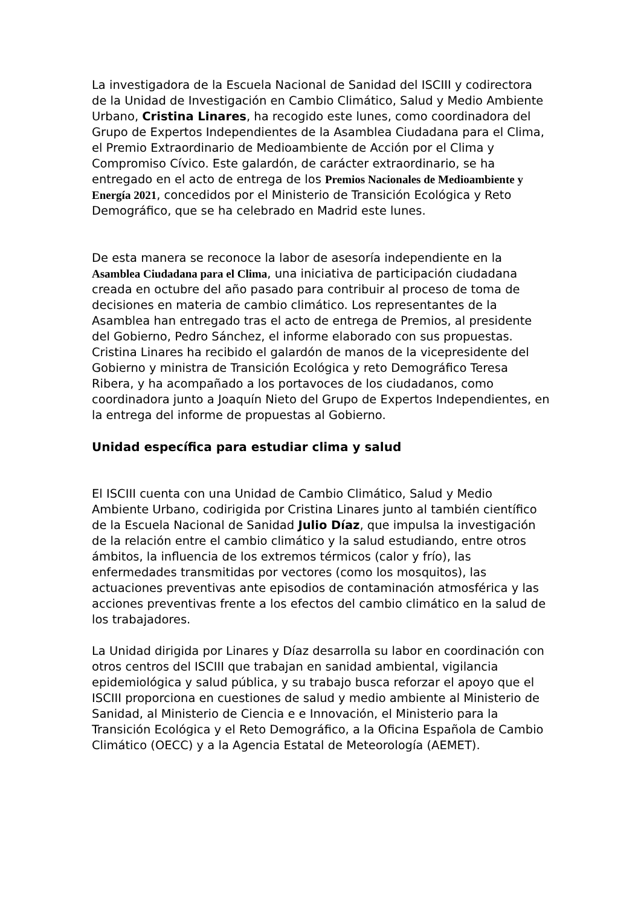La investigadora de la Escuela Nacional de Sanidad del ISCIII y codirectora de la Unidad de Investigación en Cambio Climático, Salud y Medio Ambiente Urbano, Cristina Linares, ha recogido este lunes, como coordinadora del Grupo de Expertos Independientes de la Asamblea Ciudadana para el Clima, el Premio Extraordinario de Medioambiente de Acción por el Clima y Compromiso Cívico. Este galardón, de carácter extraordinario, se ha entregado en el acto de entrega de los Premios Nacionales de Medioambiente y Energía 2021, concedidos por el Ministerio de Transición Ecológica y Reto Demográfico, que se ha celebrado en Madrid este lunes.
De esta manera se reconoce la labor de asesoría independiente en la Asamblea Ciudadana para el Clima, una iniciativa de participación ciudadana creada en octubre del año pasado para contribuir al proceso de toma de decisiones en materia de cambio climático. Los representantes de la Asamblea han entregado tras el acto de entrega de Premios, al presidente del Gobierno, Pedro Sánchez, el informe elaborado con sus propuestas. Cristina Linares ha recibido el galardón de manos de la vicepresidente del Gobierno y ministra de Transición Ecológica y reto Demográfico Teresa Ribera, y ha acompañado a los portavoces de los ciudadanos, como coordinadora junto a Joaquín Nieto del Grupo de Expertos Independientes, en la entrega del informe de propuestas al Gobierno.
Unidad específica para estudiar clima y salud
El ISCIII cuenta con una Unidad de Cambio Climático, Salud y Medio Ambiente Urbano, codirigida por Cristina Linares junto al también científico de la Escuela Nacional de Sanidad Julio Díaz, que impulsa la investigación de la relación entre el cambio climático y la salud estudiando, entre otros ámbitos, la influencia de los extremos térmicos (calor y frío), las enfermedades transmitidas por vectores (como los mosquitos), las actuaciones preventivas ante episodios de contaminación atmosférica y las acciones preventivas frente a los efectos del cambio climático en la salud de los trabajadores.
La Unidad dirigida por Linares y Díaz desarrolla su labor en coordinación con otros centros del ISCIII que trabajan en sanidad ambiental, vigilancia epidemiológica y salud pública, y su trabajo busca reforzar el apoyo que el ISCIII proporciona en cuestiones de salud y medio ambiente al Ministerio de Sanidad, al Ministerio de Ciencia e e Innovación, el Ministerio para la Transición Ecológica y el Reto Demográfico, a la Oficina Española de Cambio Climático (OECC) y a la Agencia Estatal de Meteorología (AEMET).